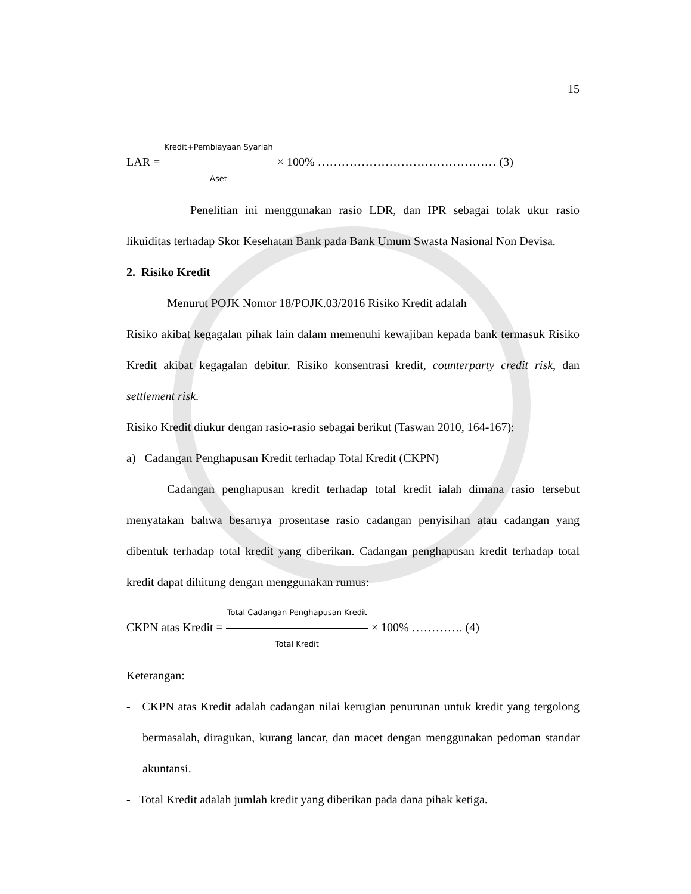15
LAR = Kredit+Pembiayaan Syariah Aset × 100% ……………………………………… (3)
Penelitian ini menggunakan rasio LDR, dan IPR sebagai tolak ukur rasio likuiditas terhadap Skor Kesehatan Bank pada Bank Umum Swasta Nasional Non Devisa.
2. Risiko Kredit
Menurut POJK Nomor 18/POJK.03/2016 Risiko Kredit adalah
Risiko akibat kegagalan pihak lain dalam memenuhi kewajiban kepada bank termasuk Risiko Kredit akibat kegagalan debitur. Risiko konsentrasi kredit, counterparty credit risk, dan settlement risk.
Risiko Kredit diukur dengan rasio-rasio sebagai berikut (Taswan 2010, 164-167):
a) Cadangan Penghapusan Kredit terhadap Total Kredit (CKPN)
Cadangan penghapusan kredit terhadap total kredit ialah dimana rasio tersebut menyatakan bahwa besarnya prosentase rasio cadangan penyisihan atau cadangan yang dibentuk terhadap total kredit yang diberikan. Cadangan penghapusan kredit terhadap total kredit dapat dihitung dengan menggunakan rumus:
CKPN atas Kredit = Total Cadangan Penghapusan Kredit Total Kredit × 100% …………. (4)
Keterangan:
- CKPN atas Kredit adalah cadangan nilai kerugian penurunan untuk kredit yang tergolong bermasalah, diragukan, kurang lancar, dan macet dengan menggunakan pedoman standar akuntansi.
- Total Kredit adalah jumlah kredit yang diberikan pada dana pihak ketiga.